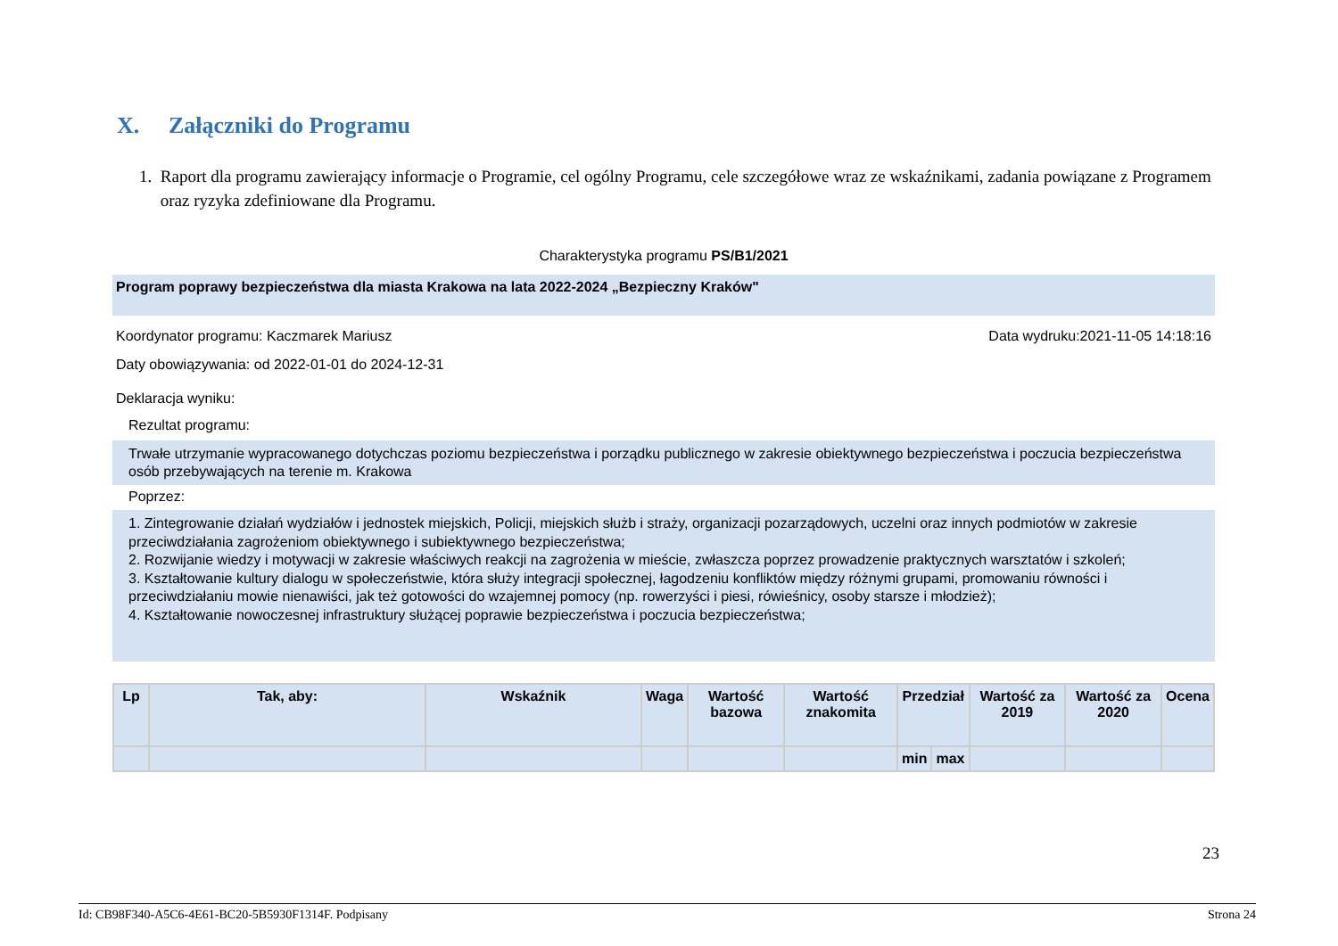X. Załączniki do Programu
1. Raport dla programu zawierający informacje o Programie, cel ogólny Programu, cele szczegółowe wraz ze wskaźnikami, zadania powiązane z Programem oraz ryzyka zdefiniowane dla Programu.
Charakterystyka programu PS/B1/2021
Program poprawy bezpieczeństwa dla miasta Krakowa na lata 2022-2024 „Bezpieczny Kraków"
Koordynator programu: Kaczmarek Mariusz Data wydruku:2021-11-05 14:18:16
Daty obowiązywania: od 2022-01-01 do 2024-12-31
Deklaracja wyniku:
Rezultat programu:
Trwałe utrzymanie wypracowanego dotychczas poziomu bezpieczeństwa i porządku publicznego w zakresie obiektywnego bezpieczeństwa i poczucia bezpieczeństwa osób przebywających na terenie m. Krakowa
Poprzez:
1. Zintegrowanie działań wydziałów i jednostek miejskich, Policji, miejskich służb i straży, organizacji pozarządowych, uczelni oraz innych podmiotów w zakresie przeciwdziałania zagrożeniom obiektywnego i subiektywnego bezpieczeństwa;
2. Rozwijanie wiedzy i motywacji w zakresie właściwych reakcji na zagrożenia w mieście, zwłaszcza poprzez prowadzenie praktycznych warsztatów i szkoleń;
3. Kształtowanie kultury dialogu w społeczeństwie, która służy integracji społecznej, łagodzeniu konfliktów między różnymi grupami, promowaniu równości i przeciwdziałaniu mowie nienawiści, jak też gotowości do wzajemnej pomocy (np. rowerzyści i piesi, rówieśnicy, osoby starsze i młodzież);
4. Kształtowanie nowoczesnej infrastruktury służącej poprawie bezpieczeństwa i poczucia bezpieczeństwa;
| Lp | Tak, aby: | Wskaźnik | Waga | Wartość bazowa | Wartość znakomita | Przedział | | Wartość za 2019 | Wartość za 2020 | Ocena |
| --- | --- | --- | --- | --- | --- | --- | --- | --- | --- | --- |
| | | | | | | min | max | | | |
23
Id: CB98F340-A5C6-4E61-BC20-5B5930F1314F. Podpisany Strona 24